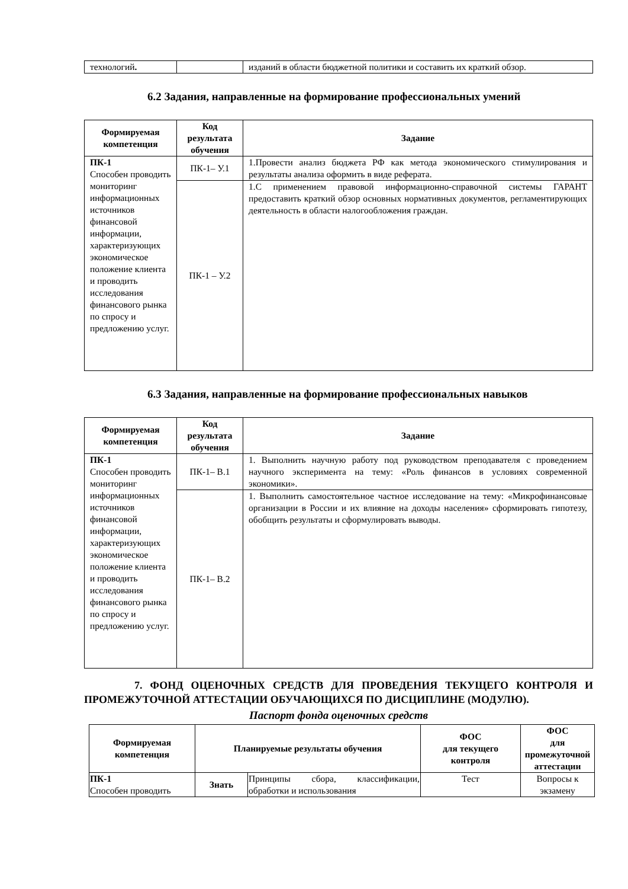| технологий . | | изданий в области бюджетной политики и составить их краткий обзор. |
6.2 Задания, направленные на формирование профессиональных умений
| Формируемая компетенция | Код результата обучения | Задание |
| --- | --- | --- |
| ПК-1 Способен проводить мониторинг информационных источников финансовой информации, характеризующих экономическое положение клиента и проводить исследования финансового рынка по спросу и предложению услуг. | ПК-1– У.1 | 1.Провести анализ бюджета РФ как метода экономического стимулирования и результаты анализа оформить в виде реферата. |
| | ПК-1 – У.2 | 1.С применением правовой информационно-справочной системы ГАРАНТ предоставить краткий обзор основных нормативных документов, регламентирующих деятельность в области налогообложения граждан. |
6.3 Задания, направленные на формирование профессиональных навыков
| Формируемая компетенция | Код результата обучения | Задание |
| --- | --- | --- |
| ПК-1 Способен проводить мониторинг информационных источников финансовой информации, характеризующих экономическое положение клиента и проводить исследования финансового рынка по спросу и предложению услуг. | ПК-1– В.1 | 1. Выполнить научную работу под руководством преподавателя с проведением научного эксперимента на тему: «Роль финансов в условиях современной экономики». |
| | ПК-1– В.2 | 1. Выполнить самостоятельное частное исследование на тему: «Микрофинансовые организации в России и их влияние на доходы населения» сформировать гипотезу, обобщить результаты и сформулировать выводы. |
7. ФОНД ОЦЕНОЧНЫХ СРЕДСТВ ДЛЯ ПРОВЕДЕНИЯ ТЕКУЩЕГО КОНТРОЛЯ И ПРОМЕЖУТОЧНОЙ АТТЕСТАЦИИ ОБУЧАЮЩИХСЯ ПО ДИСЦИПЛИНЕ (МОДУЛЮ).
Паспорт фонда оценочных средств
| Формируемая компетенция | Планируемые результаты обучения | | ФОС для текущего контроля | ФОС для промежуточной аттестации |
| --- | --- | --- | --- | --- |
| ПК-1 Способен проводить | Знать | Принципы сбора, классификации, обработки и использования | Тест | Вопросы к экзамену |